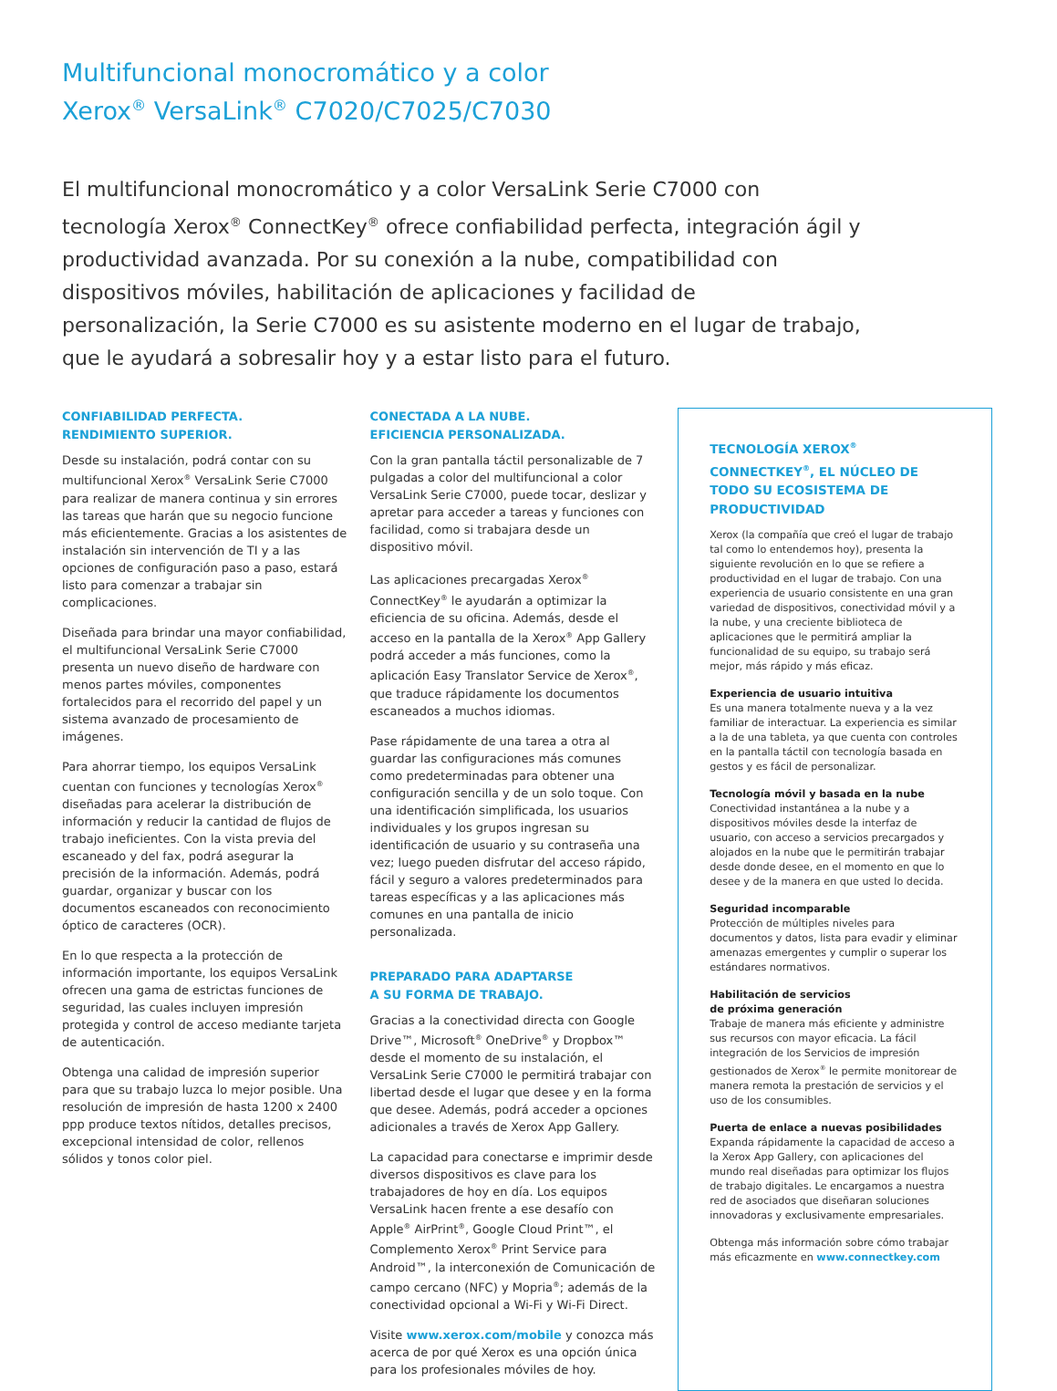Multifuncional monocromático y a color
Xerox<sup>®</sup> VersaLink<sup>®</sup> C7020/C7025/C7030
El multifuncional monocromático y a color VersaLink Serie C7000 con tecnología Xerox<sup>®</sup> ConnectKey<sup>®</sup> ofrece confiabilidad perfecta, integración ágil y productividad avanzada. Por su conexión a la nube, compatibilidad con dispositivos móviles, habilitación de aplicaciones y facilidad de personalización, la Serie C7000 es su asistente moderno en el lugar de trabajo, que le ayudará a sobresalir hoy y a estar listo para el futuro.
CONFIABILIDAD PERFECTA.
RENDIMIENTO SUPERIOR.
Desde su instalación, podrá contar con su multifuncional Xerox<sup>®</sup> VersaLink Serie C7000 para realizar de manera continua y sin errores las tareas que harán que su negocio funcione más eficientemente. Gracias a los asistentes de instalación sin intervención de TI y a las opciones de configuración paso a paso, estará listo para comenzar a trabajar sin complicaciones.
Diseñada para brindar una mayor confiabilidad, el multifuncional VersaLink Serie C7000 presenta un nuevo diseño de hardware con menos partes móviles, componentes fortalecidos para el recorrido del papel y un sistema avanzado de procesamiento de imágenes.
Para ahorrar tiempo, los equipos VersaLink cuentan con funciones y tecnologías Xerox<sup>®</sup> diseñadas para acelerar la distribución de información y reducir la cantidad de flujos de trabajo ineficientes. Con la vista previa del escaneado y del fax, podrá asegurar la precisión de la información. Además, podrá guardar, organizar y buscar con los documentos escaneados con reconocimiento óptico de caracteres (OCR).
En lo que respecta a la protección de información importante, los equipos VersaLink ofrecen una gama de estrictas funciones de seguridad, las cuales incluyen impresión protegida y control de acceso mediante tarjeta de autenticación.
Obtenga una calidad de impresión superior para que su trabajo luzca lo mejor posible. Una resolución de impresión de hasta 1200 x 2400 ppp produce textos nítidos, detalles precisos, excepcional intensidad de color, rellenos sólidos y tonos color piel.
CONECTADA A LA NUBE.
EFICIENCIA PERSONALIZADA.
Con la gran pantalla táctil personalizable de 7 pulgadas a color del multifuncional a color VersaLink Serie C7000, puede tocar, deslizar y apretar para acceder a tareas y funciones con facilidad, como si trabajara desde un dispositivo móvil.
Las aplicaciones precargadas Xerox<sup>®</sup> ConnectKey<sup>®</sup> le ayudarán a optimizar la eficiencia de su oficina. Además, desde el acceso en la pantalla de la Xerox<sup>®</sup> App Gallery podrá acceder a más funciones, como la aplicación Easy Translator Service de Xerox<sup>®</sup>, que traduce rápidamente los documentos escaneados a muchos idiomas.
Pase rápidamente de una tarea a otra al guardar las configuraciones más comunes como predeterminadas para obtener una configuración sencilla y de un solo toque. Con una identificación simplificada, los usuarios individuales y los grupos ingresan su identificación de usuario y su contraseña una vez; luego pueden disfrutar del acceso rápido, fácil y seguro a valores predeterminados para tareas específicas y a las aplicaciones más comunes en una pantalla de inicio personalizada.
PREPARADO PARA ADAPTARSE
A SU FORMA DE TRABAJO.
Gracias a la conectividad directa con Google Drive™, Microsoft<sup>®</sup> OneDrive<sup>®</sup> y Dropbox™ desde el momento de su instalación, el VersaLink Serie C7000 le permitirá trabajar con libertad desde el lugar que desee y en la forma que desee. Además, podrá acceder a opciones adicionales a través de Xerox App Gallery.
La capacidad para conectarse e imprimir desde diversos dispositivos es clave para los trabajadores de hoy en día. Los equipos VersaLink hacen frente a ese desafío con Apple<sup>®</sup> AirPrint<sup>®</sup>, Google Cloud Print™, el Complemento Xerox<sup>®</sup> Print Service para Android™, la interconexión de Comunicación de campo cercano (NFC) y Mopria<sup>®</sup>; además de la conectividad opcional a Wi-Fi y Wi-Fi Direct.
Visite www.xerox.com/mobile y conozca más acerca de por qué Xerox es una opción única para los profesionales móviles de hoy.
TECNOLOGÍA XEROX<sup>®</sup> CONNECTKEY<sup>®</sup>, EL NÚCLEO DE TODO SU ECOSISTEMA DE PRODUCTIVIDAD
Xerox (la compañía que creó el lugar de trabajo tal como lo entendemos hoy), presenta la siguiente revolución en lo que se refiere a productividad en el lugar de trabajo. Con una experiencia de usuario consistente en una gran variedad de dispositivos, conectividad móvil y a la nube, y una creciente biblioteca de aplicaciones que le permitirá ampliar la funcionalidad de su equipo, su trabajo será mejor, más rápido y más eficaz.
Experiencia de usuario intuitiva
Es una manera totalmente nueva y a la vez familiar de interactuar. La experiencia es similar a la de una tableta, ya que cuenta con controles en la pantalla táctil con tecnología basada en gestos y es fácil de personalizar.
Tecnología móvil y basada en la nube
Conectividad instantánea a la nube y a dispositivos móviles desde la interfaz de usuario, con acceso a servicios precargados y alojados en la nube que le permitirán trabajar desde donde desee, en el momento en que lo desee y de la manera en que usted lo decida.
Seguridad incomparable
Protección de múltiples niveles para documentos y datos, lista para evadir y eliminar amenazas emergentes y cumplir o superar los estándares normativos.
Habilitación de servicios
de próxima generación
Trabaje de manera más eficiente y administre sus recursos con mayor eficacia. La fácil integración de los Servicios de impresión gestionados de Xerox<sup>®</sup> le permite monitorear de manera remota la prestación de servicios y el uso de los consumibles.
Puerta de enlace a nuevas posibilidades
Expanda rápidamente la capacidad de acceso a la Xerox App Gallery, con aplicaciones del mundo real diseñadas para optimizar los flujos de trabajo digitales. Le encargamos a nuestra red de asociados que diseñaran soluciones innovadoras y exclusivamente empresariales.
Obtenga más información sobre cómo trabajar más eficazmente en www.connectkey.com